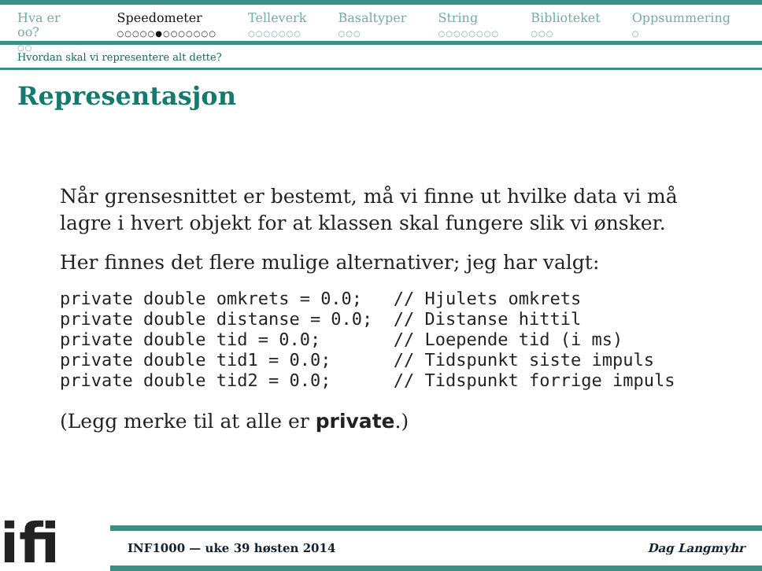Hva er oo?
○○
Speedometer
○○○○○●○○○○○○○
Telleverk
○○○○○○○
Basaltyper
○○○
String
○○○○○○○○
Biblioteket
○○○
Oppsummering
○
Hvordan skal vi representere alt dette?
Representasjon
Når grensesnittet er bestemt, må vi finne ut hvilke data vi må lagre i hvert objekt for at klassen skal fungere slik vi ønsker.
Her finnes det flere mulige alternativer; jeg har valgt:
private double omkrets = 0.0;   // Hjulets omkrets
private double distanse = 0.0;  // Distanse hittil
private double tid = 0.0;       // Loepende tid (i ms)
private double tid1 = 0.0;      // Tidspunkt siste impuls
private double tid2 = 0.0;      // Tidspunkt forrige impuls
(Legg merke til at alle er private.)
ifi
INF1000 — uke 39 høsten 2014 Dag Langmyhr